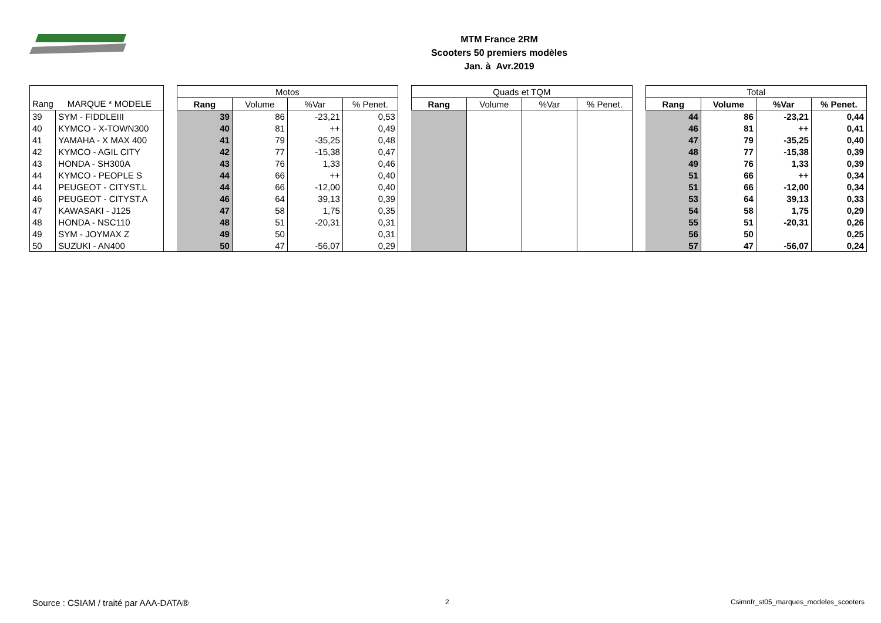MTM France 2RM
Scooters 50 premiers modèles
Jan. à Avr.2019
| | | | Motos | | | | | Quads et TQM | | | | | Total | | | |
| Rang | MARQUE * MODELE | | Rang | Volume | %Var | % Penet. | | Rang | Volume | %Var | % Penet. | | Rang | Volume | %Var | % Penet. |
| 39 | SYM - FIDDLEIII | | 39 | 86 | -23,21 | 0,53 | | | | | | | 44 | 86 | -23,21 | 0,44 |
| 40 | KYMCO - X-TOWN300 | | 40 | 81 | ++ | 0,49 | | | | | | | 46 | 81 | ++ | 0,41 |
| 41 | YAMAHA - X MAX 400 | | 41 | 79 | -35,25 | 0,48 | | | | | | | 47 | 79 | -35,25 | 0,40 |
| 42 | KYMCO - AGIL CITY | | 42 | 77 | -15,38 | 0,47 | | | | | | | 48 | 77 | -15,38 | 0,39 |
| 43 | HONDA - SH300A | | 43 | 76 | 1,33 | 0,46 | | | | | | | 49 | 76 | 1,33 | 0,39 |
| 44 | KYMCO - PEOPLE S | | 44 | 66 | ++ | 0,40 | | | | | | | 51 | 66 | ++ | 0,34 |
| 44 | PEUGEOT - CITYST.L | | 44 | 66 | -12,00 | 0,40 | | | | | | | 51 | 66 | -12,00 | 0,34 |
| 46 | PEUGEOT - CITYST.A | | 46 | 64 | 39,13 | 0,39 | | | | | | | 53 | 64 | 39,13 | 0,33 |
| 47 | KAWASAKI - J125 | | 47 | 58 | 1,75 | 0,35 | | | | | | | 54 | 58 | 1,75 | 0,29 |
| 48 | HONDA - NSC110 | | 48 | 51 | -20,31 | 0,31 | | | | | | | 55 | 51 | -20,31 | 0,26 |
| 49 | SYM - JOYMAX Z | | 49 | 50 | | 0,31 | | | | | | | 56 | 50 | | 0,25 |
| 50 | SUZUKI - AN400 | | 50 | 47 | -56,07 | 0,29 | | | | | | | 57 | 47 | -56,07 | 0,24 |
Source : CSIAM / traité par AAA-DATA®
2
Csimnfr_st05_marques_modeles_scooters